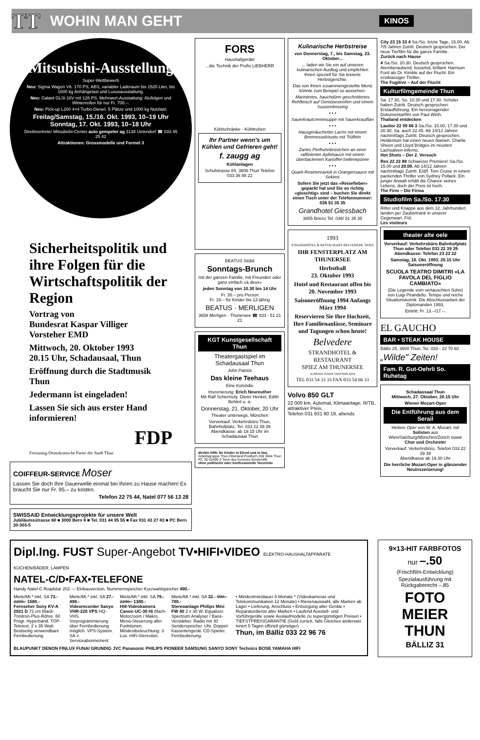TT WOHIN MAN GEHT KINOS
Mitsubishi-Ausstellung
Super-Wettbewerb
Neu: Sigma Wagon V6. 170 PS, ABS, variabler Laderaum bis 1520 Liter, bis 1600 kg Anhängelast und Luxusausstattung.
Neu: Galant GLSi 16V mit 126 PS. Mehrwert-Ausstattung: Alufelgen und Winterreifen für nur Fr. 700.–.
Neu: Pick-up L200 4×4 Turbo-Diesel. 5 Plätze und 1000 kg Nutzlast.
Freitag/Samstag, 15./16. Okt. 1993, 10–19 Uhr
Sonntag, 17. Okt. 1993, 10–18 Uhr
Direktvertreter Mitsubishi-Center auto gempeler ag 3138 Uetendorf ☎ 033 45 25 42
Attraktionen: Grossmodelle und Formel 3
Sicherheitspolitik und ihre Folgen für die Wirtschaftspolitik der Region
Vortrag von
Bundesrat Kaspar Villiger
Vorsteher EMD
Mittwoch, 20. Oktober 1993
20.15 Uhr, Schadausaal, Thun
Eröffnung durch die Stadtmusik Thun
Jedermann ist eingeladen!
Lassen Sie sich aus erster Hand informieren!
FDP
Freisinnig-Demokratische Partei der Stadt Thun
COIFFEUR-SERVICE Moser
Lassen Sie doch Ihre Dauerwelle einmal bei Ihnen zu Hause machen! Es braucht Sie nur Fr. 95.– zu kosten.
Telefon 22 75 44, Natel 077 56 13 28
SWISSAID Entwicklungsprojekte für unsere Welt
Jubiläumsstrasse 60 ■ 3000 Bern 6 ■ Tel. 031 44 95 55 ■ Fax 031 43 27 83 ■ PC Bern 30-303-5
FORS
Haushaltgeräte
...die Technik der Profis LIEBHERR
Kühlschränke · Kühltruhen
Ihr Partner wenn's um Kühlen und Gefrieren geht!
f. zaugg ag
Kühlanlagen
Schulstrasse 84, 3606 Thun Telefon 033 36 88 22
BEATUS Stübli
Sonntags-Brunch
mit der ganzen Familie, mit Freunden oder ganz einfach «à deux»
jeden Sonntag von 10.30 bis 14 Uhr
Fr. 35.– pro Person
Fr. 19.– für Kinder bis 12-jährig
BEATUS · MERLIGEN
3658 Merligen · Thunersee ☎ 033 - 51 21 21
KGT Kunstgesellschaft Thun
Theatergastspiel im Schadausaal Thun
John Patrick
Das kleine Teehaus
Eine Komödie
Inszenierung: Erich Neureuther
Mit Ralf Schermuly, Dieter Henkel, Edith Behleit u. a.
Donnerstag, 21. Oktober, 20 Uhr
Theater unterwegs, München
Vorverkauf: Verkehrsbüro Thun, Bahnhofplatz, Tel. 033 22 39 39
Abendkasse: ab 19.15 Uhr im Schadausaal Thun
direkte Hilfe für Kinder in Elend und in Not,
Arbeitsgruppe Thun-Oberland Postfach 206 3604 Thun PC 30-10490-3 Terre des hommes Kinderhilfe
ohne politische oder konfessionelle Vorurteile
Kulinarische Herbstreise
von Donnerstag, 7., bis Samstag, 23. Oktober...
... laden wir Sie ein auf unseren kulinarischen Ausflug und empfehlen Ihnen speziell für Sie kreierte Herbstgerichte.
Das von Ihnen zusammengestellte Menü könnte zum Beispiel so aussehen:
Mariniertes, hauchdünn geschnittenes Rehfleisch auf Gemüsestreifen und einem Suuserdressing
• • •
Sauerkrautcremesuppe mit Sauerkrautflan
• • •
Hausgeräucherter Lachs mit einem Brennesselrisotto mit Trüffeln
• • •
Zartes Perlhuhnbrüstchen an einer raffinierten Apfelsauce mit einem überbackenen Kartoffel-Selleriepüree
• • •
Quark-Rosinenravioli in Orangensauce mit Sekteis
Sofern Sie jetzt das «Reisefieber» gepackt hat und Sie so richtig «gluschtig» sind – buchen Sie direkt einen Tisch unter der Telefonnummer: 036 51 35 35
Grandhotel Giessbach
3855 Brienz Tel. 036/ 51 35 35
1993
STRANDHOTEL & RESTAURANT BELVEDERE, SPIEZ
IHR FENSTERPLATZ AM THUNERSEE
Herbstball
23. Oktober 1993
Hotel und Restaurant offen bis 20. November 1993
Saisoneröffnung 1994 Anfangs März 1994
Reservieren Sie Ihre Hochzeit, Ihre Familienanlässe, Seminare und Tagungen schon heute!
Belvedere
STRANDHOTEL & RESTAURANT
SPIEZ AM THUNERSEE
SCHWEIZ SUISSE SWITZERLAND
TEL 033 54 33 33 FAX 033 54 66 33
Volvo 850 GLT
22 000 km, Automat, Klimaanlage, R/TB, attraktiver Preis.
Telefon 031 931 80 19, abends
City 23 15 33 4 Sa./So. letzte Tage, 15.00. Ab 7/5 Jahren Zutritt. Deutsch gesprochen. Der neue Tierfilm für die ganze Familie.
Zurück nach Hause
4 Sa./So. 20.30. Deutsch gesprochen. Atemberaubend, fesselnd, brillant: Harrison Ford als Dr. Kimble auf der Flucht. Ein erstklassiger Thriller.
The Fugitive – Auf der Flucht
Kulturfilmgemeinde Thun
Sa. 17.30, So. 10.30 und 17.30. Schüler haben Zutritt. Deutsch gesprochen. Erstaufführung. Ein hervorragender Dokumentarfilm von Paul Wirth.
Thailand entdecken
Lauitor 22 99 66 3 Sa./So. 15.00, 17.30 und 20.30, Sa. auch 22.45. Ab 14/12 Jahren nachmittags Zutritt. Deutsch gesprochen. Heldentum hat einen neuen Namen. Charlie Sheen und Lloyd Bridges im neusten Lachsalven-Inferno.
Hot Shots – Der 2. Versuch
Rex 22 22 88 Schweizer Premiere! Sa./So. 15.00 und 20.00. Ab 14/12 Jahren nachmittags Zutritt. E/d/f. Tom Cruise in einem packenden Thriller von Sydney Pollack. Ein junger Anwalt erhält die Chance seines Lebens, doch der Preis ist hoch.
The Firm – Die Firma
Studiofilm Sa./So. 17.30
Ritter und Knappe aus dem 12. Jahrhundert landen per Zaubertrank in unserer Gegenwart. F/d.
Les visiteurs
theater alte oele
Vorverkauf: Verkehrsbüro Bahnhofplatz Thun oder Telefon 033 22 39 39 Abendkasse: Telefon 23 23 22
Samstag, 16. Okt. 1993, 20.15 Uhr
Saisoneröffnung
SCUOLA TEATRO DIMITRI «LA FAVOLA DEL FIGLIO CAMBIATO»
(Die Legende vom vertauschten Sohn) von Luigi Pirandello. Tempo und reiche Situationskomik. Die Abschlussarbeit der Diplomanden 1993.
Eintritt: Fr. 13.–/17.–.
EL GAUCHO
BAR • STEAK HOUSE
Bälliz 25, 3600 Thun, Tel. 033 - 22 70 60
„Wilde" Zeiten!
Fam. R. Gut-Oehrli So. Ruhetag
Schadausaal Thun
Mittwoch, 27. Oktober, 20.15 Uhr
Wiener Mozart-Oper
Die Entführung aus dem Serail
Heitere Oper von W. A. Mozart, mit Solisten aus Wien/Salzburg/München/Zürich sowie Chor und Orchester
Vorverkauf: Verkehrsbüro, Telefon 033 22 39 39
Abendkasse ab 19.30 Uhr
Die herrliche Mozart-Oper in glänzender Neuinszenierung!
Dipl.Ing. FUST Super-Angebot TV•HIFI•VIDEO ELEKTRO-HAUSHALTAPPARATE KÜCHEN/BÄDER, LAMPEN
NATEL-C/D•FAX•TELEFONE
Handy Natel-C Roadstar 202 — Einbauversion, Nummernspeicher Kurzwahlspeicher 490.-
Miete/Mt.* inkl. SA 73.- 2290.- 1580.-
Fernseher Sony KV-A 2921 D 72 cm Black-Trinitron-Plus-Röhre. 60 Progr. Hyperband. TOP-Teletext. 2 x 35 Watt. Beidseitig verwendbare Fernbedienung.
Miete/Mt.* inkl. SA 27.- 498.-
Videorecorder Sanyo VHR-220 VPS HQ-VHS. Vorprogrammierung über Fernbedienung möglich. VPS-System. SA = Serviceabonnement
Miete/Mt.* inkl. SA 79.- 2290.- 1380.-
Hi8-Videokamera Canon UC-30 Hi 8fach-Motorzoom / Makro. Menü-Steuerung aller Funktionen. Mindestbeleuchtung: 3 Lux. HiFi-Stereoton.
Miete/Mt.* inkl. SA 32.- 990.- 780.-
Stereoanlage Philips Mini FW 40 2 x 30 W. Equalizer. Spectrum Analyser / Bass-Verstärker. Radio mit 30 Senderspeicher. Uhr. Doppel-Kassettengerät. CD-Spieler. Fernbedienung.
• Mindestmietdauer 6 Monate * (Videokameras und Telekommunikation 12 Monate) • Riesenauswahl, alle Marken ab Lager • Lieferung, Anschluss • Entsorgung alter Geräte • Reparaturdienst aller Marken • Laufend Ausstell- und Vorführgeräte sowie Auslaufmodelle zu supergünstigen Preisen • TIEFSTPREISGARANTIE (Geld zurück, falls Gleiches anderswo innert 5 Tagen offiziell günstiger)
Thun, im Bälliz 033 22 96 76
BLAUPUNKT DENON FINLUX FUNAI GRUNDIG JVC Panasonic PHILIPS PIONEER SAMSUNG SANYO SONY Technics BOSE YAMAHA HIFI
9×13-HIT FARBFOTOS
nur –.50
(Frischfilm-Entwicklung)
Spezialausführung mit Rückgaberecht –.85
FOTO MEIER THUN
BÄLLIZ 31